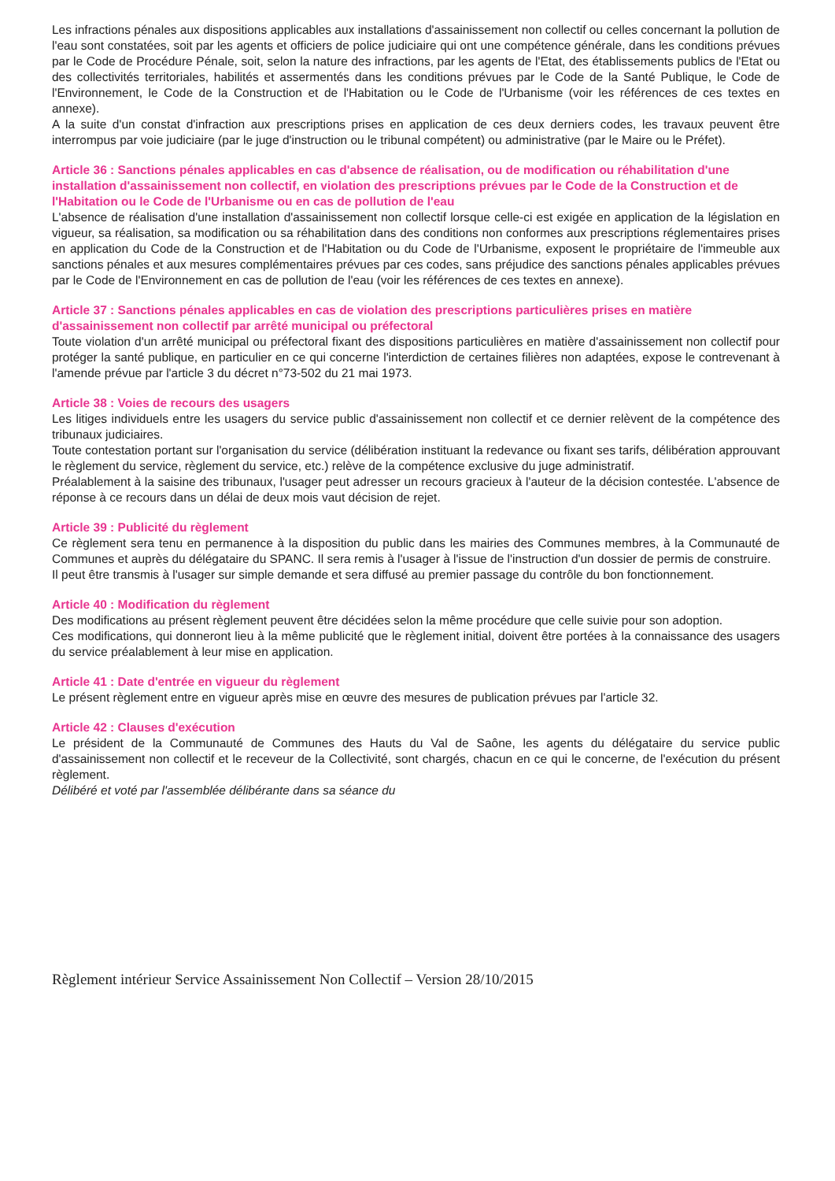Les infractions pénales aux dispositions applicables aux installations d'assainissement non collectif ou celles concernant la pollution de l'eau sont constatées, soit par les agents et officiers de police judiciaire qui ont une compétence générale, dans les conditions prévues par le Code de Procédure Pénale, soit, selon la nature des infractions, par les agents de l'Etat, des établissements publics de l'Etat ou des collectivités territoriales, habilités et assermentés dans les conditions prévues par le Code de la Santé Publique, le Code de l'Environnement, le Code de la Construction et de l'Habitation ou le Code de l'Urbanisme (voir les références de ces textes en annexe).
A la suite d'un constat d'infraction aux prescriptions prises en application de ces deux derniers codes, les travaux peuvent être interrompus par voie judiciaire (par le juge d'instruction ou le tribunal compétent) ou administrative (par le Maire ou le Préfet).
Article 36 : Sanctions pénales applicables en cas d'absence de réalisation, ou de modification ou réhabilitation d'une installation d'assainissement non collectif, en violation des prescriptions prévues par le Code de la Construction et de l'Habitation ou le Code de l'Urbanisme ou en cas de pollution de l'eau
L'absence de réalisation d'une installation d'assainissement non collectif lorsque celle-ci est exigée en application de la législation en vigueur, sa réalisation, sa modification ou sa réhabilitation dans des conditions non conformes aux prescriptions réglementaires prises en application du Code de la Construction et de l'Habitation ou du Code de l'Urbanisme, exposent le propriétaire de l'immeuble aux sanctions pénales et aux mesures complémentaires prévues par ces codes, sans préjudice des sanctions pénales applicables prévues par le Code de l'Environnement en cas de pollution de l'eau (voir les références de ces textes en annexe).
Article 37 : Sanctions pénales applicables en cas de violation des prescriptions particulières prises en matière d'assainissement non collectif par arrêté municipal ou préfectoral
Toute violation d'un arrêté municipal ou préfectoral fixant des dispositions particulières en matière d'assainissement non collectif pour protéger la santé publique, en particulier en ce qui concerne l'interdiction de certaines filières non adaptées, expose le contrevenant à l'amende prévue par l'article 3 du décret n°73-502 du 21 mai 1973.
Article 38 : Voies de recours des usagers
Les litiges individuels entre les usagers du service public d'assainissement non collectif et ce dernier relèvent de la compétence des tribunaux judiciaires.
Toute contestation portant sur l'organisation du service (délibération instituant la redevance ou fixant ses tarifs, délibération approuvant le règlement du service, règlement du service, etc.) relève de la compétence exclusive du juge administratif.
Préalablement à la saisine des tribunaux, l'usager peut adresser un recours gracieux à l'auteur de la décision contestée. L'absence de réponse à ce recours dans un délai de deux mois vaut décision de rejet.
Article 39 : Publicité du règlement
Ce règlement sera tenu en permanence à la disposition du public dans les mairies des Communes membres, à la Communauté de Communes et auprès du délégataire du SPANC. Il sera remis à l'usager à l'issue de l'instruction d'un dossier de permis de construire.
Il peut être transmis à l'usager sur simple demande et sera diffusé au premier passage du contrôle du bon fonctionnement.
Article 40 : Modification du règlement
Des modifications au présent règlement peuvent être décidées selon la même procédure que celle suivie pour son adoption.
Ces modifications, qui donneront lieu à la même publicité que le règlement initial, doivent être portées à la connaissance des usagers du service préalablement à leur mise en application.
Article 41 : Date d'entrée en vigueur du règlement
Le présent règlement entre en vigueur après mise en œuvre des mesures de publication prévues par l'article 32.
Article 42 : Clauses d'exécution
Le président de la Communauté de Communes des Hauts du Val de Saône, les agents du délégataire du service public d'assainissement non collectif et le receveur de la Collectivité, sont chargés, chacun en ce qui le concerne, de l'exécution du présent règlement.
Délibéré et voté par l'assemblée délibérante dans sa séance du
Règlement intérieur Service Assainissement Non Collectif – Version 28/10/2015